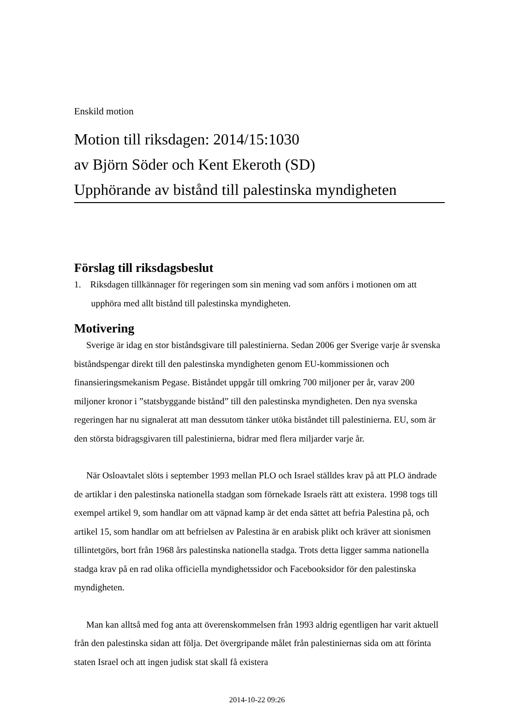Enskild motion
Motion till riksdagen: 2014/15:1030
av Björn Söder och Kent Ekeroth (SD)
Upphörande av bistånd till palestinska myndigheten
Förslag till riksdagsbeslut
1. Riksdagen tillkännager för regeringen som sin mening vad som anförs i motionen om att upphöra med allt bistånd till palestinska myndigheten.
Motivering
Sverige är idag en stor biståndsgivare till palestinierna. Sedan 2006 ger Sverige varje år svenska biståndspengar direkt till den palestinska myndigheten genom EU-kommissionen och finansieringsmekanism Pegase. Biståndet uppgår till omkring 700 miljoner per år, varav 200 miljoner kronor i ”statsbyggande bistånd” till den palestinska myndigheten. Den nya svenska regeringen har nu signalerat att man dessutom tänker utöka biståndet till palestinierna. EU, som är den största bidragsgivaren till palestinierna, bidrar med flera miljarder varje år.
När Osloavtalet slöts i september 1993 mellan PLO och Israel ställdes krav på att PLO ändrade de artiklar i den palestinska nationella stadgan som förnekade Israels rätt att existera. 1998 togs till exempel artikel 9, som handlar om att väpnad kamp är det enda sättet att befria Palestina på, och artikel 15, som handlar om att befrielsen av Palestina är en arabisk plikt och kräver att sionismen tillintetgörs, bort från 1968 års palestinska nationella stadga. Trots detta ligger samma nationella stadga krav på en rad olika officiella myndighetssidor och Facebooksidor för den palestinska myndigheten.
Man kan alltså med fog anta att överenskommelsen från 1993 aldrig egentligen har varit aktuell från den palestinska sidan att följa. Det övergripande målet från palestiniernas sida om att förinta staten Israel och att ingen judisk stat skall få existera
2014-10-22 09:26